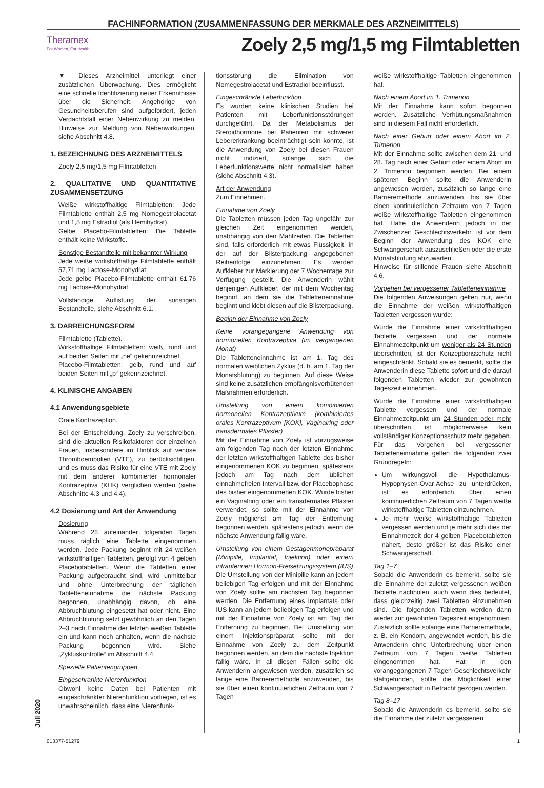FACHINFORMATION (ZUSAMMENFASSUNG DER MERKMALE DES ARZNEIMITTELS)
Theramex
For Women, For Health
Zoely 2,5 mg/1,5 mg Filmtabletten
Juli 2020
▼ Dieses Arzneimittel unterliegt einer zusätzlichen Überwachung. Dies ermöglicht eine schnelle Identifizierung neuer Erkenntnisse über die Sicherheit. Angehörige von Gesundheitsberufen sind aufgefordert, jeden Verdachtsfall einer Nebenwirkung zu melden. Hinweise zur Meldung von Nebenwirkungen, siehe Abschnitt 4.8.
1. BEZEICHNUNG DES ARZNEIMITTELS
Zoely 2,5 mg/1,5 mg Filmtabletten
2. QUALITATIVE UND QUANTITATIVE ZUSAMMENSETZUNG
Weiße wirkstoffhaltige Filmtabletten: Jede Filmtablette enthält 2,5 mg Nomegestrolacetat und 1,5 mg Estradiol (als Hemihydrat).
Gelbe Placebo-Filmtabletten: Die Tablette enthält keine Wirkstoffe.
Sonstige Bestandteile mit bekannter Wirkung
Jede weiße wirkstoffhaltige Filmtablette enthält 57,71 mg Lactose-Monohydrat.
Jede gelbe Placebo-Filmtablette enthält 61,76 mg Lactose-Monohydrat.
Vollständige Auflistung der sonstigen Bestandteile, siehe Abschnitt 6.1.
3. DARREICHUNGSFORM
Filmtablette (Tablette).
Wirkstoffhaltige Filmtabletten: weiß, rund und auf beiden Seiten mit „ne“ gekennzeichnet.
Placebo-Filmtabletten: gelb, rund und auf beiden Seiten mit „p“ gekennzeichnet.
4. KLINISCHE ANGABEN
4.1 Anwendungsgebiete
Orale Kontrazeption.
Bei der Entscheidung, Zoely zu verschreiben, sind die aktuellen Risikofaktoren der einzelnen Frauen, insbesondere im Hinblick auf venöse Thromboembolien (VTE), zu berücksichtigen, und es muss das Risiko für eine VTE mit Zoely mit dem anderer kombinierter hormonaler Kontrazeptiva (KHK) verglichen werden (siehe Abschnitte 4.3 und 4.4).
4.2 Dosierung und Art der Anwendung
Dosierung
Während 28 aufeinander folgenden Tagen muss täglich eine Tablette eingenommen werden. Jede Packung beginnt mit 24 weißen wirkstoffhaltigen Tabletten, gefolgt von 4 gelben Placebotabletten. Wenn die Tabletten einer Packung aufgebraucht sind, wird unmittelbar und ohne Unterbrechung der täglichen Tabletteneinnahme die nächste Packung begonnen, unabhängig davon, ob eine Abbruchblutung eingesetzt hat oder nicht. Eine Abbruchblutung setzt gewöhnlich an den Tagen 2–3 nach Einnahme der letzten weißen Tablette ein und kann noch anhalten, wenn die nächste Packung begonnen wird. Siehe „Zykluskontrolle“ im Abschnitt 4.4.
Spezielle Patientengruppen
Eingeschränkte Nierenfunktion
Obwohl keine Daten bei Patienten mit eingeschränkter Nierenfunktion vorliegen, ist es unwahrscheinlich, dass eine Nierenfunk-
tionsstörung die Elimination von Nomegestrolacetat und Estradiol beeinflusst.
Eingeschränkte Leberfunktion
Es wurden keine klinischen Studien bei Patienten mit Leberfunktionsstörungen durchgeführt. Da der Metabolismus der Steroidhormone bei Patienten mit schwerer Lebererkrankung beeinträchtigt sein könnte, ist die Anwendung von Zoely bei diesen Frauen nicht indiziert, solange sich die Leberfunktionswerte nicht normalisiert haben (siehe Abschnitt 4.3).
Art der Anwendung
Zum Einnehmen.
Einnahme von Zoely
Die Tabletten müssen jeden Tag ungefähr zur gleichen Zeit eingenommen werden, unabhängig von den Mahlzeiten. Die Tabletten sind, falls erforderlich mit etwas Flüssigkeit, in der auf der Blisterpackung angegebenen Reihenfolge einzunehmen. Es werden Aufkleber zur Markierung der 7 Wochentage zur Verfügung gestellt. Die Anwenderin wählt denjenigen Aufkleber, der mit dem Wochentag beginnt, an dem sie die Tabletteneinnahme beginnt und klebt diesen auf die Blisterpackung.
Beginn der Einnahme von Zoely
Keine vorangegangene Anwendung von hormonellen Kontrazeptiva (im vergangenen Monat)
Die Tabletteneinnahme ist am 1. Tag des normalen weiblichen Zyklus (d. h. am 1. Tag der Monatsblutung) zu beginnen. Auf diese Weise sind keine zusätzlichen empfängnisverhütenden Maßnahmen erforderlich.
Umstellung von einem kombinierten hormonellen Kontrazeptivum (kombiniertes orales Kontrazeptivum [KOK], Vaginalring oder transdermales Pflaster)
Mit der Einnahme von Zoely ist vorzugsweise am folgenden Tag nach der letzten Einnahme der letzten wirkstoffhaltigen Tablette des bisher eingenommenen KOK zu beginnen, spätestens jedoch am Tag nach dem üblichen einnahmefreien Intervall bzw. der Placebophase des bisher eingenommenen KOK. Wurde bisher ein Vaginalring oder ein transdermales Pflaster verwendet, so sollte mit der Einnahme von Zoely möglichst am Tag der Entfernung begonnen werden, spätestens jedoch, wenn die nächste Anwendung fällig wäre.
Umstellung von einem Gestagenmonopräparat (Minipille, Implantat, Injektion) oder einem intrauterinen Hormon-Freisetzungssystem (IUS)
Die Umstellung von der Minipille kann an jedem beliebigen Tag erfolgen und mit der Einnahme von Zoely sollte am nächsten Tag begonnen werden. Die Entfernung eines Implantats oder IUS kann an jedem beliebigen Tag erfolgen und mit der Einnahme von Zoely ist am Tag der Entfernung zu beginnen. Bei Umstellung von einem Injektionspräparat sollte mit der Einnahme von Zoely zu dem Zeitpunkt begonnen werden, an dem die nächste Injektion fällig wäre. In all diesen Fällen sollte die Anwenderin angewiesen werden, zusätzlich so lange eine Barrieremethode anzuwenden, bis sie über einen kontinuierlichen Zeitraum von 7 Tagen
weiße wirkstoffhaltige Tabletten eingenommen hat.
Nach einem Abort im 1. Trimenon
Mit der Einnahme kann sofort begonnen werden. Zusätzliche Verhütungsmaßnahmen sind in diesem Fall nicht erforderlich.
Nach einer Geburt oder einem Abort im 2. Trimenon
Mit der Einnahme sollte zwischen dem 21. und 28. Tag nach einer Geburt oder einem Abort im 2. Trimenon begonnen werden. Bei einem späteren Beginn sollte die Anwenderin angewiesen werden, zusätzlich so lange eine Barrieremethode anzuwenden, bis sie über einen kontinuierlichen Zeitraum von 7 Tagen weiße wirkstoffhaltige Tabletten eingenommen hat. Hatte die Anwenderin jedoch in der Zwischenzeit Geschlechtsverkehr, ist vor dem Beginn der Anwendung des KOK eine Schwangerschaft auszuschließen oder die erste Monatsblutung abzuwarten.
Hinweise für stillende Frauen siehe Abschnitt 4.6.
Vorgehen bei vergessener Tabletteneinnahme
Die folgenden Anweisungen gelten nur, wenn die Einnahme der weißen wirkstoffhaltigen Tabletten vergessen wurde:
Wurde die Einnahme einer wirkstoffhaltigen Tablette vergessen und der normale Einnahmezeitpunkt um weniger als 24 Stunden überschritten, ist der Konzeptionsschutz nicht eingeschränkt. Sobald sie es bemerkt, sollte die Anwenderin diese Tablette sofort und die darauf folgenden Tabletten wieder zur gewohnten Tageszeit einnehmen.
Wurde die Einnahme einer wirkstoffhaltigen Tablette vergessen und der normale Einnahmezeitpunkt um 24 Stunden oder mehr überschritten, ist möglicherweise kein vollständiger Konzeptionsschutz mehr gegeben. Für das Vorgehen bei vergessener Tabletteneinnahme gelten die folgenden zwei Grundregeln:
Um wirkungsvoll die Hypothalamus-Hypophysen-Ovar-Achse zu unterdrücken, ist es erforderlich, über einen kontinuierlichen Zeitraum von 7 Tagen weiße wirkstoffhaltige Tabletten einzunehmen.
Je mehr weiße wirkstoffhaltige Tabletten vergessen werden und je mehr sich dies der Einnahmezeit der 4 gelben Placebotabletten nähert, desto größer ist das Risiko einer Schwangerschaft.
Tag 1–7
Sobald die Anwenderin es bemerkt, sollte sie die Einnahme der zuletzt vergessenen weißen Tablette nachholen, auch wenn dies bedeutet, dass gleichzeitig zwei Tabletten einzunehmen sind. Die folgenden Tabletten werden dann wieder zur gewohnten Tageszeit eingenommen. Zusätzlich sollte solange eine Barrieremethode, z. B. ein Kondom, angewendet werden, bis die Anwenderin ohne Unterbrechung über einen Zeitraum von 7 Tagen weiße Tabletten eingenommen hat. Hat in den vorangegangenen 7 Tagen Geschlechtsverkehr stattgefunden, sollte die Möglichkeit einer Schwangerschaft in Betracht gezogen werden.
Tag 8–17
Sobald die Anwenderin es bemerkt, sollte sie die Einnahme der zuletzt vergessenen
013377-51279 1